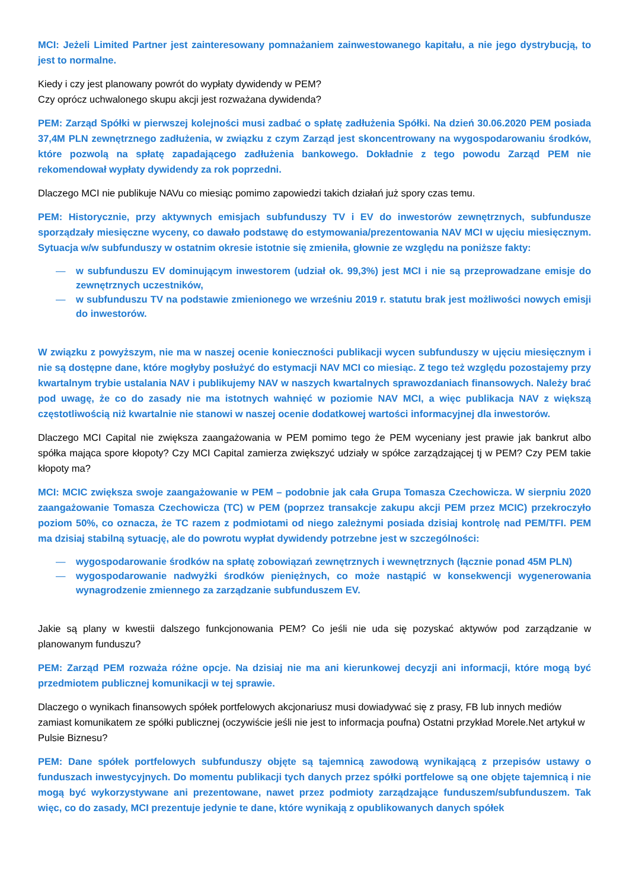MCI: Jeżeli Limited Partner jest zainteresowany pomnażaniem zainwestowanego kapitału, a nie jego dystrybucją, to jest to normalne.
Kiedy i czy jest planowany powrót do wypłaty dywidendy w PEM?
Czy oprócz uchwalonego skupu akcji jest rozważana dywidenda?
PEM: Zarząd Spółki w pierwszej kolejności musi zadbać o spłatę zadłużenia Spółki. Na dzień 30.06.2020 PEM posiada 37,4M PLN zewnętrznego zadłużenia, w związku z czym Zarząd jest skoncentrowany na wygospodarowaniu środków, które pozwolą na spłatę zapadającego zadłużenia bankowego. Dokładnie z tego powodu Zarząd PEM nie rekomendował wypłaty dywidendy za rok poprzedni.
Dlaczego MCI nie publikuje NAVu co miesiąc pomimo zapowiedzi takich działań już spory czas temu.
PEM: Historycznie, przy aktywnych emisjach subfunduszy TV i EV do inwestorów zewnętrznych, subfundusze sporządzały miesięczne wyceny, co dawało podstawę do estymowania/prezentowania NAV MCI w ujęciu miesięcznym. Sytuacja w/w subfunduszy w ostatnim okresie istotnie się zmieniła, głownie ze względu na poniższe fakty:
— w subfunduszu EV dominującym inwestorem (udział ok. 99,3%) jest MCI i nie są przeprowadzane emisje do zewnętrznych uczestników,
— w subfunduszu TV na podstawie zmienionego we wrześniu 2019 r. statutu brak jest możliwości nowych emisji do inwestorów.
W związku z powyższym, nie ma w naszej ocenie konieczności publikacji wycen subfunduszy w ujęciu miesięcznym i nie są dostępne dane, które mogłyby posłużyć do estymacji NAV MCI co miesiąc. Z tego też względu pozostajemy przy kwartalnym trybie ustalania NAV i publikujemy NAV w naszych kwartalnych sprawozdaniach finansowych. Należy brać pod uwagę, że co do zasady nie ma istotnych wahnięć w poziomie NAV MCI, a więc publikacja NAV z większą częstotliwością niż kwartalnie nie stanowi w naszej ocenie dodatkowej wartości informacyjnej dla inwestorów.
Dlaczego MCI Capital nie zwiększa zaangażowania w PEM pomimo tego że PEM wyceniany jest prawie jak bankrut albo spółka mająca spore kłopoty? Czy MCI Capital zamierza zwiększyć udziały w spółce zarządzającej tj w PEM? Czy PEM takie kłopoty ma?
MCI: MCIC zwiększa swoje zaangażowanie w PEM – podobnie jak cała Grupa Tomasza Czechowicza. W sierpniu 2020 zaangażowanie Tomasza Czechowicza (TC) w PEM (poprzez transakcje zakupu akcji PEM przez MCIC) przekroczyło poziom 50%, co oznacza, że TC razem z podmiotami od niego zależnymi posiada dzisiaj kontrolę nad PEM/TFI. PEM ma dzisiaj stabilną sytuację, ale do powrotu wypłat dywidendy potrzebne jest w szczególności:
— wygospodarowanie środków na spłatę zobowiązań zewnętrznych i wewnętrznych (łącznie ponad 45M PLN)
— wygospodarowanie nadwyżki środków pieniężnych, co może nastąpić w konsekwencji wygenerowania wynagrodzenie zmiennego za zarządzanie subfunduszem EV.
Jakie są plany w kwestii dalszego funkcjonowania PEM? Co jeśli nie uda się pozyskać aktywów pod zarządzanie w planowanym funduszu?
PEM: Zarząd PEM rozważa różne opcje. Na dzisiaj nie ma ani kierunkowej decyzji ani informacji, które mogą być przedmiotem publicznej komunikacji w tej sprawie.
Dlaczego o wynikach finansowych spółek portfelowych akcjonariusz musi dowiadywać się z prasy, FB lub innych mediów zamiast komunikatem ze spółki publicznej (oczywiście jeśli nie jest to informacja poufna) Ostatni przykład Morele.Net artykuł w Pulsie Biznesu?
PEM: Dane spółek portfelowych subfunduszy objęte są tajemnicą zawodową wynikającą z przepisów ustawy o funduszach inwestycyjnych. Do momentu publikacji tych danych przez spółki portfelowe są one objęte tajemnicą i nie mogą być wykorzystywane ani prezentowane, nawet przez podmioty zarządzające funduszem/subfunduszem. Tak więc, co do zasady, MCI prezentuje jedynie te dane, które wynikają z opublikowanych danych spółek